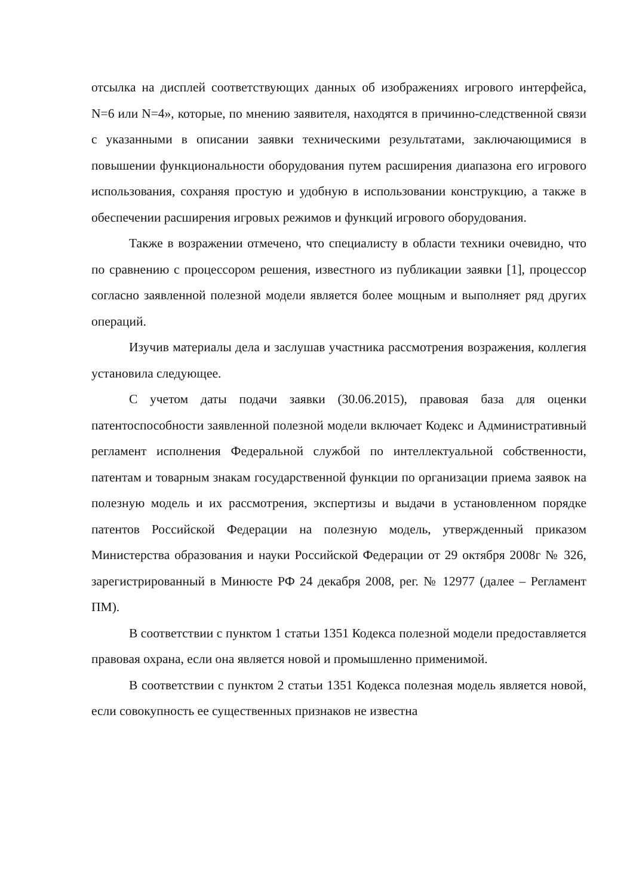отсылка на дисплей соответствующих данных об изображениях игрового интерфейса, N=6 или N=4», которые, по мнению заявителя, находятся в причинно-следственной связи с указанными в описании заявки техническими результатами, заключающимися в повышении функциональности оборудования путем расширения диапазона его игрового использования, сохраняя простую и удобную в использовании конструкцию, а также в обеспечении расширения игровых режимов и функций игрового оборудования.
Также в возражении отмечено, что специалисту в области техники очевидно, что по сравнению с процессором решения, известного из публикации заявки [1], процессор согласно заявленной полезной модели является более мощным и выполняет ряд других операций.
Изучив материалы дела и заслушав участника рассмотрения возражения, коллегия установила следующее.
С учетом даты подачи заявки (30.06.2015), правовая база для оценки патентоспособности заявленной полезной модели включает Кодекс и Административный регламент исполнения Федеральной службой по интеллектуальной собственности, патентам и товарным знакам государственной функции по организации приема заявок на полезную модель и их рассмотрения, экспертизы и выдачи в установленном порядке патентов Российской Федерации на полезную модель, утвержденный приказом Министерства образования и науки Российской Федерации от 29 октября 2008г № 326, зарегистрированный в Минюсте РФ 24 декабря 2008, рег. № 12977 (далее – Регламент ПМ).
В соответствии с пунктом 1 статьи 1351 Кодекса полезной модели предоставляется правовая охрана, если она является новой и промышленно применимой.
В соответствии с пунктом 2 статьи 1351 Кодекса полезная модель является новой, если совокупность ее существенных признаков не известна